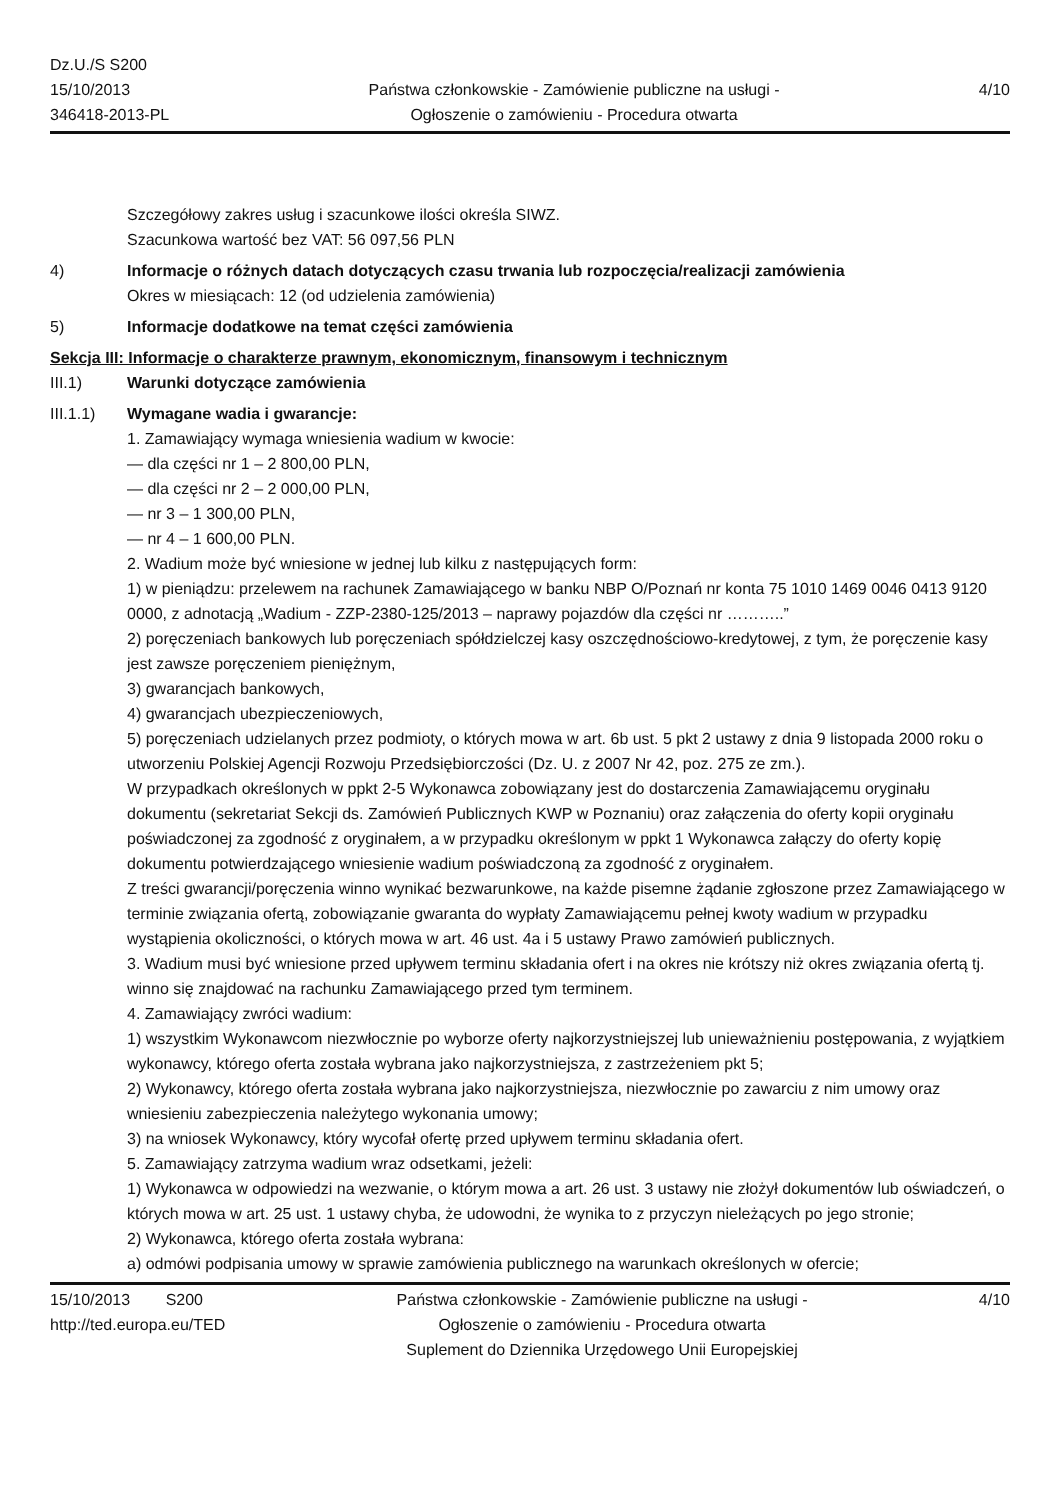Dz.U./S S200
15/10/2013
346418-2013-PL
Państwa członkowskie - Zamówienie publiczne na usługi - Ogłoszenie o zamówieniu - Procedura otwarta
4/10
Szczegółowy zakres usług i szacunkowe ilości określa SIWZ.
Szacunkowa wartość bez VAT: 56 097,56 PLN
4) Informacje o różnych datach dotyczących czasu trwania lub rozpoczęcia/realizacji zamówienia
Okres w miesiącach: 12 (od udzielenia zamówienia)
5) Informacje dodatkowe na temat części zamówienia
Sekcja III: Informacje o charakterze prawnym, ekonomicznym, finansowym i technicznym
III.1) Warunki dotyczące zamówienia
III.1.1) Wymagane wadia i gwarancje:
1. Zamawiający wymaga wniesienia wadium w kwocie:
— dla części nr 1 – 2 800,00 PLN,
— dla części nr 2 – 2 000,00 PLN,
— nr 3 – 1 300,00 PLN,
— nr 4 – 1 600,00 PLN.
2. Wadium może być wniesione w jednej lub kilku z następujących form:
1) w pieniądzu: przelewem na rachunek Zamawiającego w banku NBP O/Poznań nr konta 75 1010 1469 0046 0413 9120 0000, z adnotacją „Wadium - ZZP-2380-125/2013 – naprawy pojazdów dla części nr ………..”
2) poręczeniach bankowych lub poręczeniach spółdzielczej kasy oszczędnościowo-kredytowej, z tym, że poręczenie kasy jest zawsze poręczeniem pieniężnym,
3) gwarancjach bankowych,
4) gwarancjach ubezpieczeniowych,
5) poręczeniach udzielanych przez podmioty, o których mowa w art. 6b ust. 5 pkt 2 ustawy z dnia 9 listopada 2000 roku o utworzeniu Polskiej Agencji Rozwoju Przedsiębiorczości (Dz. U. z 2007 Nr 42, poz. 275 ze zm.).
W przypadkach określonych w ppkt 2-5 Wykonawca zobowiązany jest do dostarczenia Zamawiającemu oryginału dokumentu (sekretariat Sekcji ds. Zamówień Publicznych KWP w Poznaniu) oraz załączenia do oferty kopii oryginału poświadczonej za zgodność z oryginałem, a w przypadku określonym w ppkt 1 Wykonawca załączy do oferty kopię dokumentu potwierdzającego wniesienie wadium poświadczoną za zgodność z oryginałem.
Z treści gwarancji/poręczenia winno wynikać bezwarunkowe, na każde pisemne żądanie zgłoszone przez Zamawiającego w terminie związania ofertą, zobowiązanie gwaranta do wypłaty Zamawiającemu pełnej kwoty wadium w przypadku wystąpienia okoliczności, o których mowa w art. 46 ust. 4a i 5 ustawy Prawo zamówień publicznych.
3. Wadium musi być wniesione przed upływem terminu składania ofert i na okres nie krótszy niż okres związania ofertą tj. winno się znajdować na rachunku Zamawiającego przed tym terminem.
4. Zamawiający zwróci wadium:
1) wszystkim Wykonawcom niezwłocznie po wyborze oferty najkorzystniejszej lub unieważnieniu postępowania, z wyjątkiem wykonawcy, którego oferta została wybrana jako najkorzystniejsza, z zastrzeżeniem pkt 5;
2) Wykonawcy, którego oferta została wybrana jako najkorzystniejsza, niezwłocznie po zawarciu z nim umowy oraz wniesieniu zabezpieczenia należytego wykonania umowy;
3) na wniosek Wykonawcy, który wycofał ofertę przed upływem terminu składania ofert.
5. Zamawiający zatrzyma wadium wraz odsetkami, jeżeli:
1) Wykonawca w odpowiedzi na wezwanie, o którym mowa a art. 26 ust. 3 ustawy nie złożył dokumentów lub oświadczeń, o których mowa w art. 25 ust. 1 ustawy chyba, że udowodni, że wynika to z przyczyn nieleżących po jego stronie;
2) Wykonawca, którego oferta została wybrana:
a) odmówi podpisania umowy w sprawie zamówienia publicznego na warunkach określonych w ofercie;
15/10/2013 S200
http://ted.europa.eu/TED
Państwa członkowskie - Zamówienie publiczne na usługi - Ogłoszenie o zamówieniu - Procedura otwarta
Suplement do Dziennika Urzędowego Unii Europejskiej
4/10